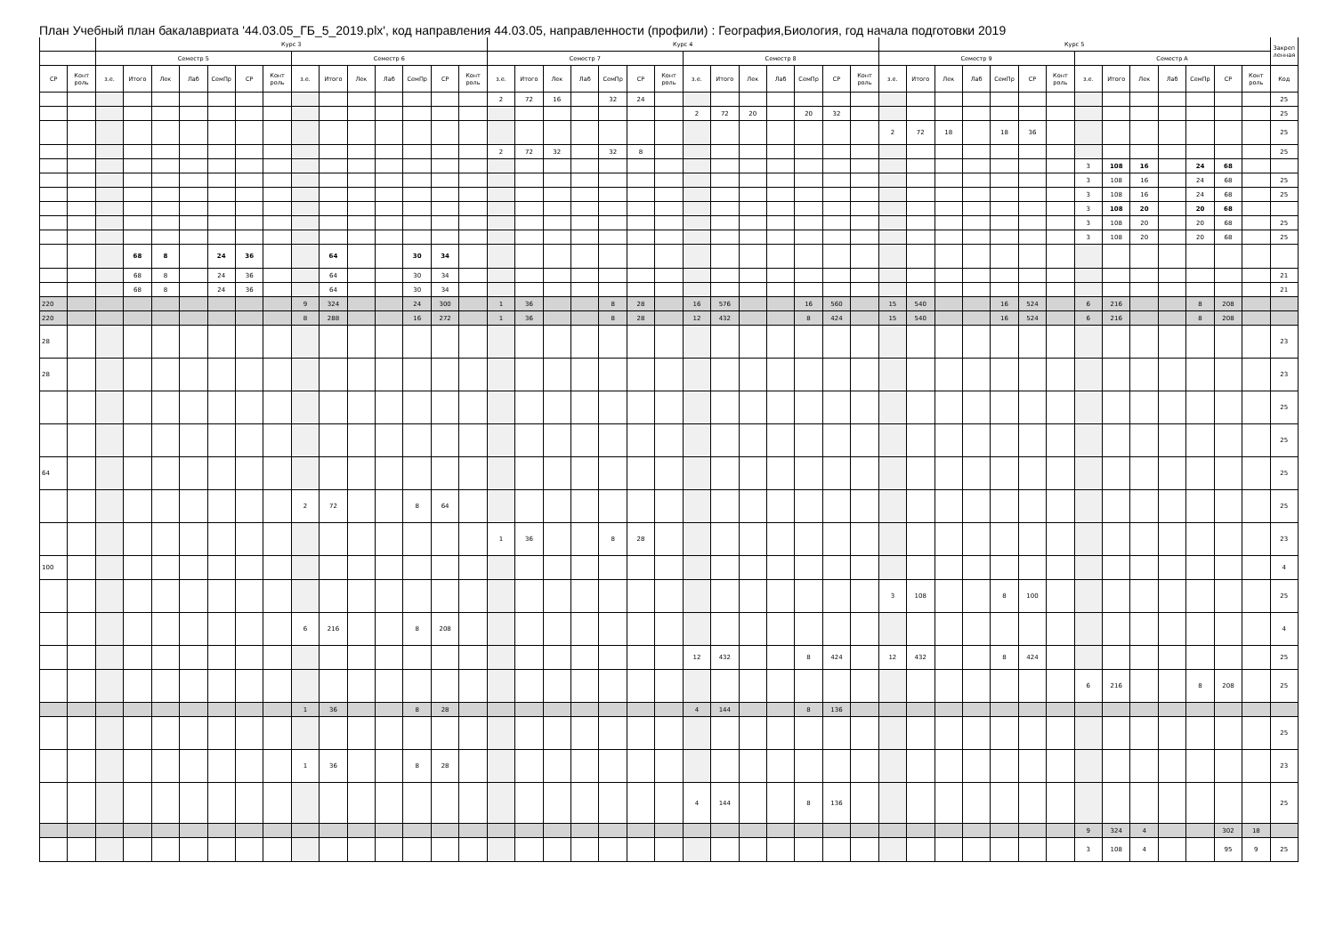План Учебный план бакалавриата '44.03.05_ГБ_5_2019.plx', код направления 44.03.05, направленности (профили) : География,Биология, год начала подготовки 2019
| | | Курс 3 | | | | | | | | | | | | | | Курс 4 | | | | | | | | | | | | | | Курс 5 | | | | | | | | | | | | | | Закреп ленная |
| --- | --- | --- | --- | --- | --- | --- | --- | --- | --- | --- | --- | --- | --- | --- | --- | --- | --- | --- | --- | --- | --- | --- | --- | --- | --- | --- | --- | --- | --- | --- | --- | --- | --- | --- | --- | --- | --- | --- | --- | --- | --- | --- | --- | --- |
| | | Семестр 5 | | | | | | | Семестр 6 | | | | | | | Семестр 7 | | | | | | | Семестр 8 | | | | | | | Семестр 9 | | | | | | | Семестр A | | | | | | | |
| СР | Конт роль | з.е. | Итого | Лек | Лаб | СемПр | СР | Конт роль | з.е. | Итого | Лек | Лаб | СемПр | СР | Конт роль | з.е. | Итого | Лек | Лаб | СемПр | СР | Конт роль | з.е. | Итого | Лек | Лаб | СемПр | СР | Конт роль | з.е. | Итого | Лек | Лаб | СемПр | СР | Конт роль | з.е. | Итого | Лек | Лаб | СемПр | СР | Конт роль | Код |
| | | | | | | | | | | | | | | | | 2 | 72 | 16 | | 32 | 24 | | | | | | | | | | | | | | | | | | | | | | | 25 |
| | | | | | | | | | | | | | | | | | | | | | | | 2 | 72 | 20 | | 20 | 32 | | | | | | | | | | | | | | | | 25 |
| | | | | | | | | | | | | | | | | | | | | | | | | | | | | | | 2 | 72 | 18 | | 18 | 36 | | | | | | | | | 25 |
| | | | | | | | | | | | | | | | | 2 | 72 | 32 | | 32 | 8 | | | | | | | | | | | | | | | | | | | | | | | 25 |
| | | | | | | | | | | | | | | | | | | | | | | | | | | | | | | | | | | | | | 3 | 108 | 16 | | 24 | 68 | | |
| | | | | | | | | | | | | | | | | | | | | | | | | | | | | | | | | | | | | | 3 | 108 | 16 | | 24 | 68 | | 25 |
| | | | | | | | | | | | | | | | | | | | | | | | | | | | | | | | | | | | | | 3 | 108 | 16 | | 24 | 68 | | 25 |
| | | | | | | | | | | | | | | | | | | | | | | | | | | | | | | | | | | | | | 3 | 108 | 20 | | 20 | 68 | | |
| | | | | | | | | | | | | | | | | | | | | | | | | | | | | | | | | | | | | | 3 | 108 | 20 | | 20 | 68 | | 25 |
| | | | | | | | | | | | | | | | | | | | | | | | | | | | | | | | | | | | | | 3 | 108 | 20 | | 20 | 68 | | 25 |
| | | | 68 | 8 | | 24 | 36 | | | 64 | | | 30 | 34 | | | | | | | | | | | | | | | | | | | | | | | | | | | | | | |
| | | | 68 | 8 | | 24 | 36 | | | 64 | | | 30 | 34 | | | | | | | | | | | | | | | | | | | | | | | | | | | | | | 21 |
| | | | 68 | 8 | | 24 | 36 | | | 64 | | | 30 | 34 | | | | | | | | | | | | | | | | | | | | | | | | | | | | | | 21 |
| 220 | | | | | | | | | 9 | 324 | | | 24 | 300 | | 1 | 36 | | | 8 | 28 | | 16 | 576 | | | 16 | 560 | | 15 | 540 | | | 16 | 524 | | 6 | 216 | | | 8 | 208 | | |
| 220 | | | | | | | | | 8 | 288 | | | 16 | 272 | | 1 | 36 | | | 8 | 28 | | 12 | 432 | | | 8 | 424 | | 15 | 540 | | | 16 | 524 | | 6 | 216 | | | 8 | 208 | | |
| 28 | | | | | | | | | | | | | | | | | | | | | | | | | | | | | | | | | | | | | | | | | | | | 23 |
| 28 | | | | | | | | | | | | | | | | | | | | | | | | | | | | | | | | | | | | | | | | | | | | 23 |
| | | | | | | | | | | | | | | | | | | | | | | | | | | | | | | | | | | | | | | | | | | | | 25 |
| | | | | | | | | | | | | | | | | | | | | | | | | | | | | | | | | | | | | | | | | | | | | 25 |
| 64 | | | | | | | | | | | | | | | | | | | | | | | | | | | | | | | | | | | | | | | | | | | | 25 |
| | | | | | | | | | 2 | 72 | | | 8 | 64 | | | | | | | | | | | | | | | | | | | | | | | | | | | | | | 25 |
| | | | | | | | | | | | | | | | | 1 | 36 | | | 8 | 28 | | | | | | | | | | | | | | | | | | | | | | | 23 |
| 100 | | | | | | | | | | | | | | | | | | | | | | | | | | | | | | | | | | | | | | | | | | | | 4 |
| | | | | | | | | | | | | | | | | | | | | | | | | | | | | | | 3 | 108 | | | 8 | 100 | | | | | | | | | 25 |
| | | | | | | | | | 6 | 216 | | | 8 | 208 | | | | | | | | | | | | | | | | | | | | | | | | | | | | | | 4 |
| | | | | | | | | | | | | | | | | | | | | | | | 12 | 432 | | | 8 | 424 | | 12 | 432 | | | 8 | 424 | | | | | | | | | 25 |
| | | | | | | | | | | | | | | | | | | | | | | | | | | | | | | | | | | | | | 6 | 216 | | | 8 | 208 | | 25 |
| | | | | | | | | | 1 | 36 | | | 8 | 28 | | | | | | | | | 4 | 144 | | | 8 | 136 | | | | | | | | | | | | | | | | |
| | | | | | | | | | | | | | | | | | | | | | | | | | | | | | | | | | | | | | | | | | | | | 25 |
| | | | | | | | | | 1 | 36 | | | 8 | 28 | | | | | | | | | | | | | | | | | | | | | | | | | | | | | | 23 |
| | | | | | | | | | | | | | | | | | | | | | | | 4 | 144 | | | 8 | 136 | | | | | | | | | | | | | | | | 25 |
| | | | | | | | | | | | | | | | | | | | | | | | | | | | | | | | | | | | | | 9 | 324 | 4 | | | 302 | 18 | |
| | | | | | | | | | | | | | | | | | | | | | | | | | | | | | | | | | | | | | 3 | 108 | 4 | | | 95 | 9 | 25 |